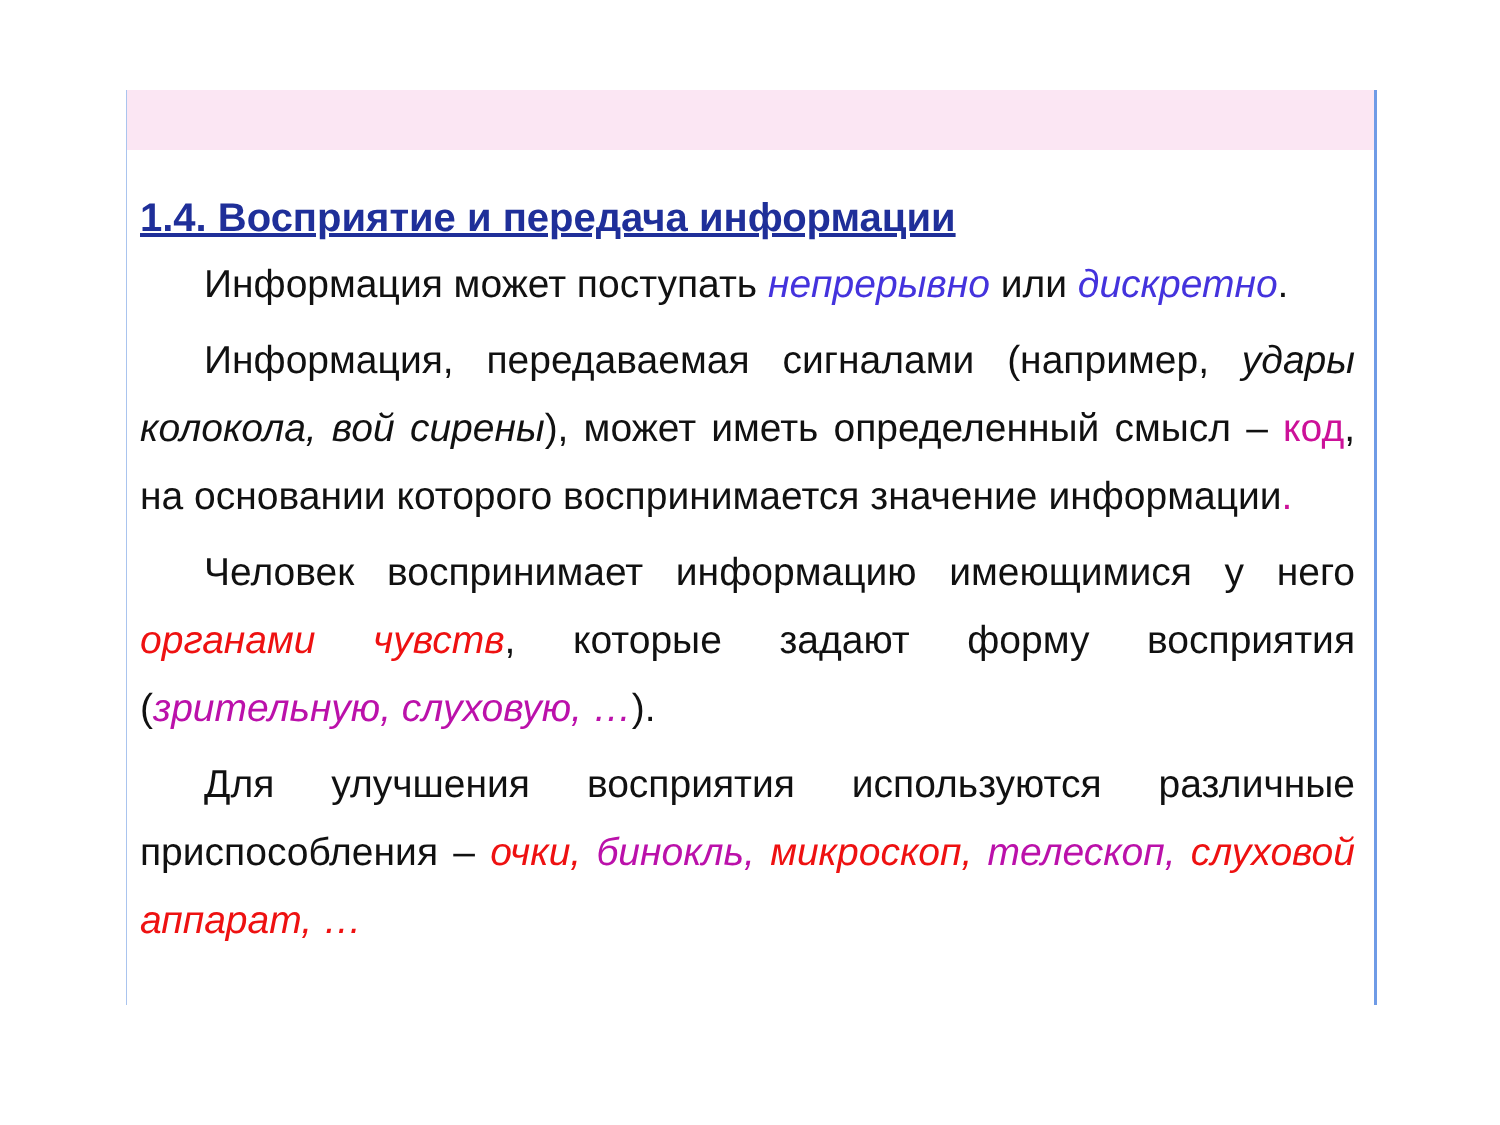1.4. Восприятие и передача информации
Информация может поступать непрерывно или дискретно.
Информация, передаваемая сигналами (например, удары колокола, вой сирены), может иметь определенный смысл – код, на основании которого воспринимается значение информации.
Человек воспринимает информацию имеющимися у него органами чувств, которые задают форму восприятия (зрительную, слуховую, …).
Для улучшения восприятия используются различные приспособления – очки, бинокль, микроскоп, телескоп, слуховой аппарат, …